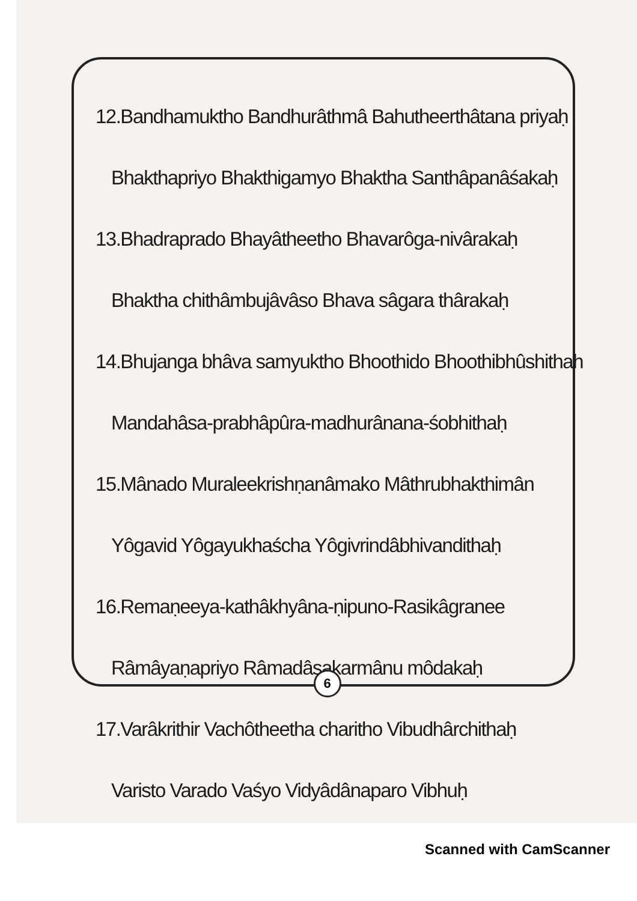12.Bandhamuktho Bandhurâthmâ Bahutheerthâtana priyaḥ
Bhakthapriyo Bhakthigamyo Bhaktha Santhâpanâśakaḥ
13.Bhadraprado Bhayâtheetho Bhavarôga-nivârakaḥ
Bhaktha chithâmbujâvâso Bhava sâgara thârakaḥ
14.Bhujanga bhâva samyuktho Bhoothido Bhoothibhûshithah
Mandahâsa-prabhâpûra-madhurânana-śobhithaḥ
15.Mânado Muraleekrishṇanâmako Mâthrubhakthimân
Yôgavid Yôgayukhaścha Yôgivrindâbhivandithaḥ
16.Remaṇeeya-kathâkhyâna-ṇipuno-Rasikâgranee
Râmâyaṇapriyo Râmadâsakarmânu môdakaḥ
17.Varâkrithir Vachôtheetha charitho Vibudhârchithaḥ
Varisto Varado Vaśyo Vidyâdânaparo Vibhuḥ
6
Scanned with CamScanner